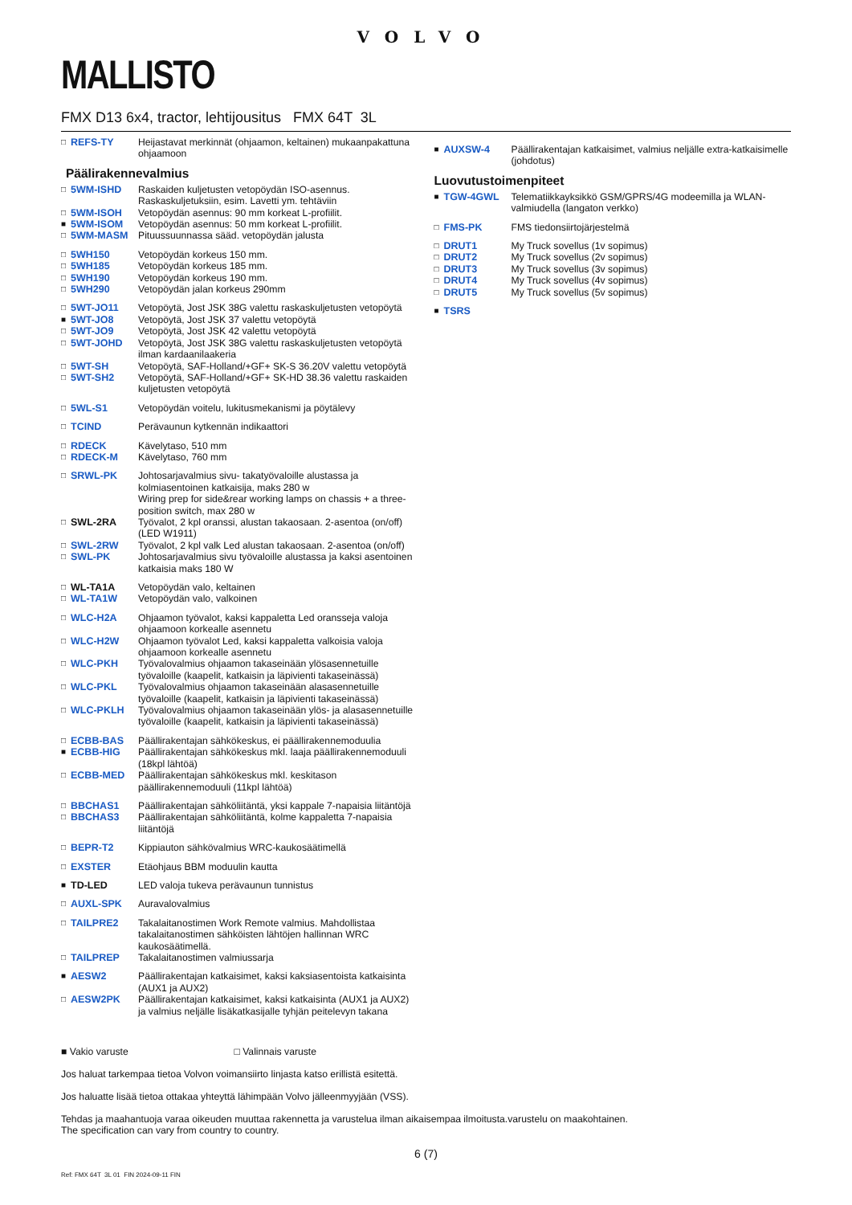VOLVO
MALLISTO
FMX D13 6x4, tractor, lehtijousitus FMX 64T 3L
| □ | REFS-TY | Heijastavat merkinnät (ohjaamon, keltainen) mukaanpakattuna ohjaamoon |
Päälirakennevalmius
| □ | 5WM-ISHD | Raskaiden kuljetusten vetopöydän ISO-asennus. Raskaskuljetuksiin, esim. Lavetti ym. tehtäviin |
| □ | 5WM-ISOH | Vetopöydän asennus: 90 mm korkeat L-profiilit. |
| ■ | 5WM-ISOM | Vetopöydän asennus: 50 mm korkeat L-profiilit. |
| □ | 5WM-MASM | Pituussuunnassa sääd. vetopöydän jalusta |
| □ | 5WH150 | Vetopöydän korkeus 150 mm. |
| □ | 5WH185 | Vetopöydän korkeus 185 mm. |
| □ | 5WH190 | Vetopöydän korkeus 190 mm. |
| □ | 5WH290 | Vetopöydän jalan korkeus 290mm |
| □ | 5WT-JO11 | Vetopöytä, Jost JSK 38G valettu raskaskuljetusten vetopöytä |
| ■ | 5WT-JO8 | Vetopöytä, Jost JSK 37 valettu vetopöytä |
| □ | 5WT-JO9 | Vetopöytä, Jost JSK 42 valettu vetopöytä |
| □ | 5WT-JOHD | Vetopöytä, Jost JSK 38G valettu raskaskuljetusten vetopöytä ilman kardaanilaakeria |
| □ | 5WT-SH | Vetopöytä, SAF-Holland/+GF+ SK-S 36.20V valettu vetopöytä |
| □ | 5WT-SH2 | Vetopöytä, SAF-Holland/+GF+ SK-HD 38.36 valettu raskaiden kuljetusten vetopöytä |
| □ | 5WL-S1 | Vetopöydän voitelu, lukitusmekanismi ja pöytälevy |
| □ | TCIND | Perävaunun kytkennän indikaattori |
| □ | RDECK | Kävelytaso, 510 mm |
| □ | RDECK-M | Kävelytaso, 760 mm |
| □ | SRWL-PK | Johtosarjavalmius sivu- takatyövaloille alustassa ja kolmiasentoinen katkaisija, maks 280 w Wiring prep for side&rear working lamps on chassis + a three-position switch, max 280 w |
| □ | SWL-2RA | Työvalot, 2 kpl oranssi, alustan takaosaan. 2-asentoa (on/off) (LED W1911) |
| □ | SWL-2RW | Työvalot, 2 kpl valk Led alustan takaosaan. 2-asentoa (on/off) |
| □ | SWL-PK | Johtosarjavalmius sivu työvaloille alustassa ja kaksi asentoinen katkaisia maks 180 W |
| □ | WL-TA1A | Vetopöydän valo, keltainen |
| □ | WL-TA1W | Vetopöydän valo, valkoinen |
| □ | WLC-H2A | Ohjaamon työvalot, kaksi kappaletta Led oransseja valoja ohjaamoon korkealle asennetu |
| □ | WLC-H2W | Ohjaamon työvalot Led, kaksi kappaletta valkoisia valoja ohjaamoon korkealle asennetu |
| □ | WLC-PKH | Työvalovalmius ohjaamon takaseinään ylösasennetuille työvaloille (kaapelit, katkaisin ja läpivienti takaseinässä) |
| □ | WLC-PKL | Työvalovalmius ohjaamon takaseinään alasasennetuille työvaloille (kaapelit, katkaisin ja läpivienti takaseinässä) |
| □ | WLC-PKLH | Työvalovalmius ohjaamon takaseinään ylös- ja alasasennetuille työvaloille (kaapelit, katkaisin ja läpivienti takaseinässä) |
| □ | ECBB-BAS | Päällirakentajan sähkökeskus, ei päällirakennemoduulia |
| ■ | ECBB-HIG | Päällirakentajan sähkökeskus mkl. laaja päällirakennemoduuli (18kpl lähtöä) |
| □ | ECBB-MED | Päällirakentajan sähkökeskus mkl. keskitason päällirakennemoduuli (11kpl lähtöä) |
| □ | BBCHAS1 | Päällirakentajan sähköliitäntä, yksi kappale 7-napaisia liitäntöjä |
| □ | BBCHAS3 | Päällirakentajan sähköliitäntä, kolme kappaletta 7-napaisia liitäntöjä |
| □ | BEPR-T2 | Kippiauton sähkövalmius WRC-kaukosäätimellä |
| □ | EXSTER | Etäohjaus BBM moduulin kautta |
| ■ | TD-LED | LED valoja tukeva perävaunun tunnistus |
| □ | AUXL-SPK | Auravalovalmius |
| □ | TAILPRE2 | Takalaitanostimen Work Remote valmius. Mahdollistaa takalaitanostimen sähköisten lähtöjen hallinnan WRC kaukosäätimellä. |
| □ | TAILPREP | Takalaitanostimen valmiussarja |
| ■ | AESW2 | Päällirakentajan katkaisimet, kaksi kaksiasentoista katkaisinta (AUX1 ja AUX2) |
| □ | AESW2PK | Päällirakentajan katkaisimet, kaksi katkaisinta (AUX1 ja AUX2) ja valmius neljälle lisäkatkasijalle tyhjän peitelevyn takana |
| ■ | AUXSW-4 | Päällirakentajan katkaisimet, valmius neljälle extra-katkaisimelle (johdotus) |
Luovutustoimenpiteet
| ■ | TGW-4GWL | Telematiikkayksikkö GSM/GPRS/4G modeemilla ja WLAN-valmiudella (langaton verkko) |
| □ | FMS-PK | FMS tiedonsiirtojärjestelmä |
| □ | DRUT1 | My Truck sovellus (1v sopimus) |
| □ | DRUT2 | My Truck sovellus (2v sopimus) |
| □ | DRUT3 | My Truck sovellus (3v sopimus) |
| □ | DRUT4 | My Truck sovellus (4v sopimus) |
| □ | DRUT5 | My Truck sovellus (5v sopimus) |
| ■ | TSRS | |
■ Vakio varuste □ Valinnais varuste
Jos haluat tarkempaa tietoa Volvon voimansiirto linjasta katso erillistä esitettä.
Jos haluatte lisää tietoa ottakaa yhteyttä lähimpään Volvo jälleenmyyjään (VSS).
Tehdas ja maahantuoja varaa oikeuden muuttaa rakennetta ja varustelua ilman aikaisempaa ilmoitusta.varustelu on maakohtainen.
The specification can vary from country to country.
6 (7)
Ref: FMX 64T 3L 01 FIN 2024-09-11 FIN